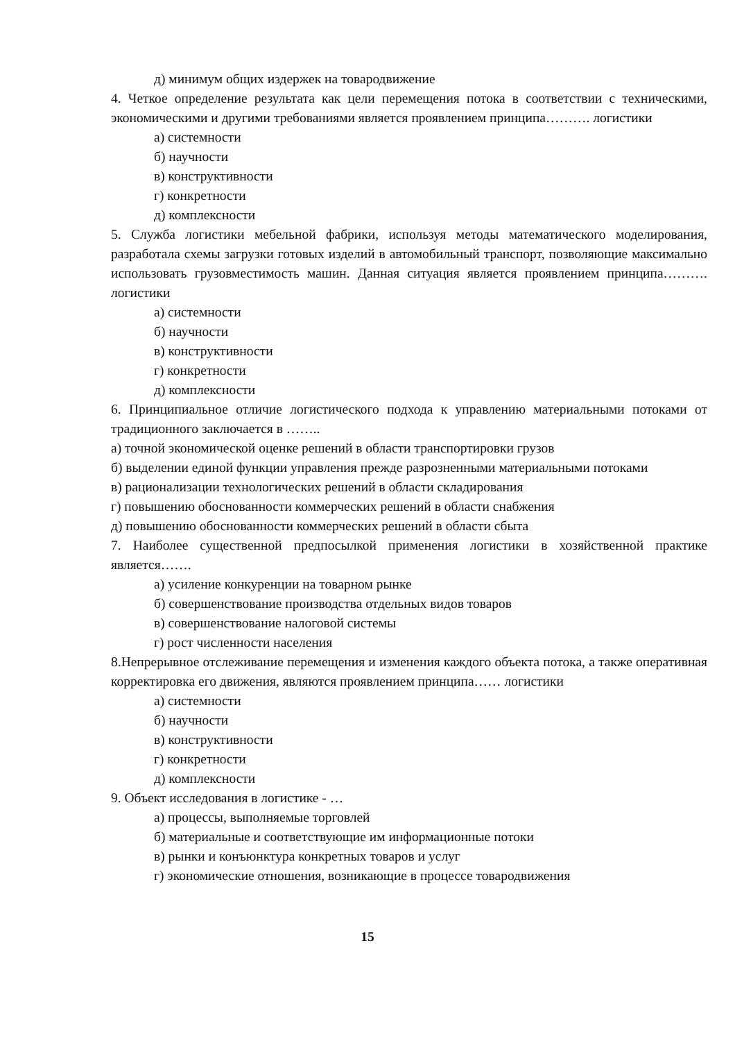д) минимум общих издержек на товародвижение
4. Четкое определение результата как цели перемещения потока в соответствии с техническими, экономическими и другими требованиями является проявлением принципа………. логистики
а) системности
б) научности
в) конструктивности
г) конкретности
д) комплексности
5. Служба логистики мебельной фабрики, используя методы математического моделирования, разработала схемы загрузки готовых изделий в автомобильный транспорт, позволяющие максимально использовать грузовместимость машин. Данная ситуация является проявлением принципа………. логистики
а) системности
б) научности
в) конструктивности
г) конкретности
д) комплексности
6. Принципиальное отличие логистического подхода к управлению материальными потоками от традиционного заключается в ……..
а) точной экономической оценке решений в области транспортировки грузов
б) выделении единой функции управления прежде разрозненными материальными потоками
в) рационализации технологических решений в области складирования
г) повышению обоснованности коммерческих решений в области снабжения
д) повышению обоснованности коммерческих решений в области сбыта
7. Наиболее существенной предпосылкой применения логистики в хозяйственной практике является…….
а) усиление конкуренции на товарном рынке
б) совершенствование производства отдельных видов товаров
в) совершенствование налоговой системы
г) рост численности населения
8.Непрерывное отслеживание перемещения и изменения каждого объекта потока, а также оперативная корректировка его движения, являются проявлением принципа…… логистики
а) системности
б) научности
в) конструктивности
г) конкретности
д) комплексности
9. Объект исследования в логистике - …
а) процессы, выполняемые торговлей
б) материальные и соответствующие им информационные потоки
в) рынки и конъюнктура конкретных товаров и услуг
г) экономические отношения, возникающие в процессе товародвижения
15